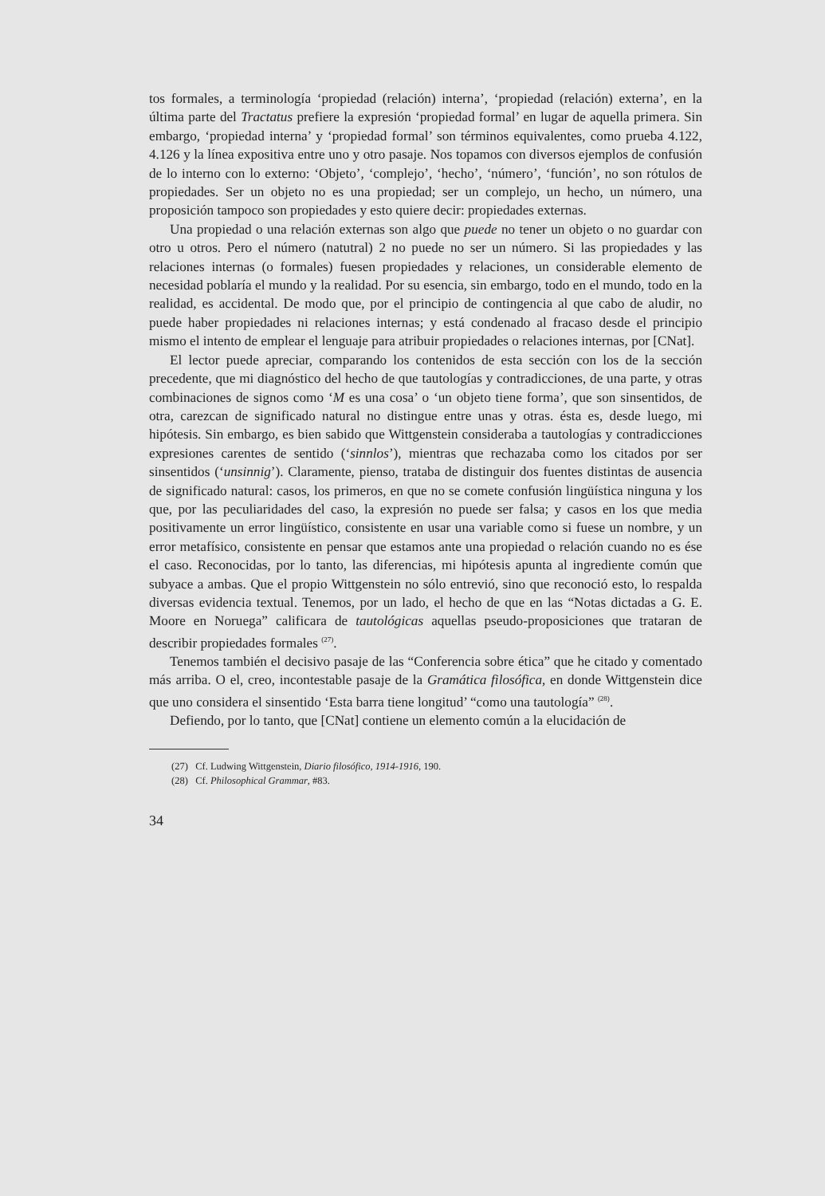tos formales, a terminología ‘propiedad (relación) interna’, ‘propiedad (relación) externa’, en la última parte del Tractatus prefiere la expresión ‘propiedad formal’ en lugar de aquella primera. Sin embargo, ‘propiedad interna’ y ‘propiedad formal’ son términos equivalentes, como prueba 4.122, 4.126 y la línea expositiva entre uno y otro pasaje. Nos topamos con diversos ejemplos de confusión de lo interno con lo externo: ‘Objeto’, ‘complejo’, ‘hecho’, ‘número’, ‘función’, no son rótulos de propiedades. Ser un objeto no es una propiedad; ser un complejo, un hecho, un número, una proposición tampoco son propiedades y esto quiere decir: propiedades externas.
Una propiedad o una relación externas son algo que puede no tener un objeto o no guardar con otro u otros. Pero el número (natutral) 2 no puede no ser un número. Si las propiedades y las relaciones internas (o formales) fuesen propiedades y relaciones, un considerable elemento de necesidad poblaría el mundo y la realidad. Por su esencia, sin embargo, todo en el mundo, todo en la realidad, es accidental. De modo que, por el principio de contingencia al que cabo de aludir, no puede haber propiedades ni relaciones internas; y está condenado al fracaso desde el principio mismo el intento de emplear el lenguaje para atribuir propiedades o relaciones internas, por [CNat].
El lector puede apreciar, comparando los contenidos de esta sección con los de la sección precedente, que mi diagnóstico del hecho de que tautologías y contradicciones, de una parte, y otras combinaciones de signos como ‘M es una cosa’ o ‘un objeto tiene forma’, que son sinsentidos, de otra, carezcan de significado natural no distingue entre unas y otras. ésta es, desde luego, mi hipótesis. Sin embargo, es bien sabido que Wittgenstein consideraba a tautologías y contradicciones expresiones carentes de sentido (‘sinnlos’), mientras que rechazaba como los citados por ser sinsentidos (‘unsinnig’). Claramente, pienso, trataba de distinguir dos fuentes distintas de ausencia de significado natural: casos, los primeros, en que no se comete confusión lingüística ninguna y los que, por las peculiaridades del caso, la expresión no puede ser falsa; y casos en los que media positivamente un error lingüístico, consistente en usar una variable como si fuese un nombre, y un error metafísico, consistente en pensar que estamos ante una propiedad o relación cuando no es ése el caso. Reconocidas, por lo tanto, las diferencias, mi hipótesis apunta al ingrediente común que subyace a ambas. Que el propio Wittgenstein no sólo entrevió, sino que reconoció esto, lo respalda diversas evidencia textual. Tenemos, por un lado, el hecho de que en las “Notas dictadas a G. E. Moore en Noruega” calificara de tautológicas aquellas pseudo-proposiciones que trataran de describir propiedades formales <sup>(27)</sup>.
Tenemos también el decisivo pasaje de las “Conferencia sobre ética” que he citado y comentado más arriba. O el, creo, incontestable pasaje de la Gramática filosófica, en donde Wittgenstein dice que uno considera el sinsentido ‘Esta barra tiene longitud’ “como una tautología” <sup>(28)</sup>.
Defiendo, por lo tanto, que [CNat] contiene un elemento común a la elucidación de
(27) Cf. Ludwing Wittgenstein, Diario filosófico, 1914-1916, 190.
(28) Cf. Philosophical Grammar, #83.
34